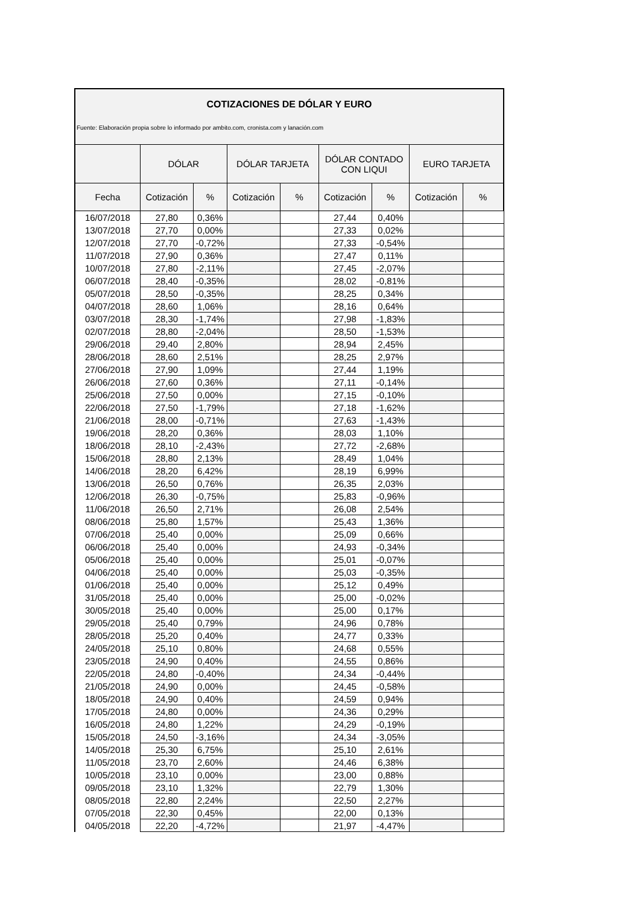COTIZACIONES DE DÓLAR Y EURO
Fuente: Elaboración propia sobre lo informado por ambito.com, cronista.com y lanación.com
| | DÓLAR | | DÓLAR TARJETA | | DÓLAR CONTADO CON LIQUI | | EURO TARJETA | |
| --- | --- | --- | --- | --- | --- | --- | --- | --- |
| Fecha | Cotización | % | Cotización | % | Cotización | % | Cotización | % |
| 16/07/2018 | 27,80 | 0,36% | | | 27,44 | 0,40% | | |
| 13/07/2018 | 27,70 | 0,00% | | | 27,33 | 0,02% | | |
| 12/07/2018 | 27,70 | -0,72% | | | 27,33 | -0,54% | | |
| 11/07/2018 | 27,90 | 0,36% | | | 27,47 | 0,11% | | |
| 10/07/2018 | 27,80 | -2,11% | | | 27,45 | -2,07% | | |
| 06/07/2018 | 28,40 | -0,35% | | | 28,02 | -0,81% | | |
| 05/07/2018 | 28,50 | -0,35% | | | 28,25 | 0,34% | | |
| 04/07/2018 | 28,60 | 1,06% | | | 28,16 | 0,64% | | |
| 03/07/2018 | 28,30 | -1,74% | | | 27,98 | -1,83% | | |
| 02/07/2018 | 28,80 | -2,04% | | | 28,50 | -1,53% | | |
| 29/06/2018 | 29,40 | 2,80% | | | 28,94 | 2,45% | | |
| 28/06/2018 | 28,60 | 2,51% | | | 28,25 | 2,97% | | |
| 27/06/2018 | 27,90 | 1,09% | | | 27,44 | 1,19% | | |
| 26/06/2018 | 27,60 | 0,36% | | | 27,11 | -0,14% | | |
| 25/06/2018 | 27,50 | 0,00% | | | 27,15 | -0,10% | | |
| 22/06/2018 | 27,50 | -1,79% | | | 27,18 | -1,62% | | |
| 21/06/2018 | 28,00 | -0,71% | | | 27,63 | -1,43% | | |
| 19/06/2018 | 28,20 | 0,36% | | | 28,03 | 1,10% | | |
| 18/06/2018 | 28,10 | -2,43% | | | 27,72 | -2,68% | | |
| 15/06/2018 | 28,80 | 2,13% | | | 28,49 | 1,04% | | |
| 14/06/2018 | 28,20 | 6,42% | | | 28,19 | 6,99% | | |
| 13/06/2018 | 26,50 | 0,76% | | | 26,35 | 2,03% | | |
| 12/06/2018 | 26,30 | -0,75% | | | 25,83 | -0,96% | | |
| 11/06/2018 | 26,50 | 2,71% | | | 26,08 | 2,54% | | |
| 08/06/2018 | 25,80 | 1,57% | | | 25,43 | 1,36% | | |
| 07/06/2018 | 25,40 | 0,00% | | | 25,09 | 0,66% | | |
| 06/06/2018 | 25,40 | 0,00% | | | 24,93 | -0,34% | | |
| 05/06/2018 | 25,40 | 0,00% | | | 25,01 | -0,07% | | |
| 04/06/2018 | 25,40 | 0,00% | | | 25,03 | -0,35% | | |
| 01/06/2018 | 25,40 | 0,00% | | | 25,12 | 0,49% | | |
| 31/05/2018 | 25,40 | 0,00% | | | 25,00 | -0,02% | | |
| 30/05/2018 | 25,40 | 0,00% | | | 25,00 | 0,17% | | |
| 29/05/2018 | 25,40 | 0,79% | | | 24,96 | 0,78% | | |
| 28/05/2018 | 25,20 | 0,40% | | | 24,77 | 0,33% | | |
| 24/05/2018 | 25,10 | 0,80% | | | 24,68 | 0,55% | | |
| 23/05/2018 | 24,90 | 0,40% | | | 24,55 | 0,86% | | |
| 22/05/2018 | 24,80 | -0,40% | | | 24,34 | -0,44% | | |
| 21/05/2018 | 24,90 | 0,00% | | | 24,45 | -0,58% | | |
| 18/05/2018 | 24,90 | 0,40% | | | 24,59 | 0,94% | | |
| 17/05/2018 | 24,80 | 0,00% | | | 24,36 | 0,29% | | |
| 16/05/2018 | 24,80 | 1,22% | | | 24,29 | -0,19% | | |
| 15/05/2018 | 24,50 | -3,16% | | | 24,34 | -3,05% | | |
| 14/05/2018 | 25,30 | 6,75% | | | 25,10 | 2,61% | | |
| 11/05/2018 | 23,70 | 2,60% | | | 24,46 | 6,38% | | |
| 10/05/2018 | 23,10 | 0,00% | | | 23,00 | 0,88% | | |
| 09/05/2018 | 23,10 | 1,32% | | | 22,79 | 1,30% | | |
| 08/05/2018 | 22,80 | 2,24% | | | 22,50 | 2,27% | | |
| 07/05/2018 | 22,30 | 0,45% | | | 22,00 | 0,13% | | |
| 04/05/2018 | 22,20 | -4,72% | | | 21,97 | -4,47% | | |